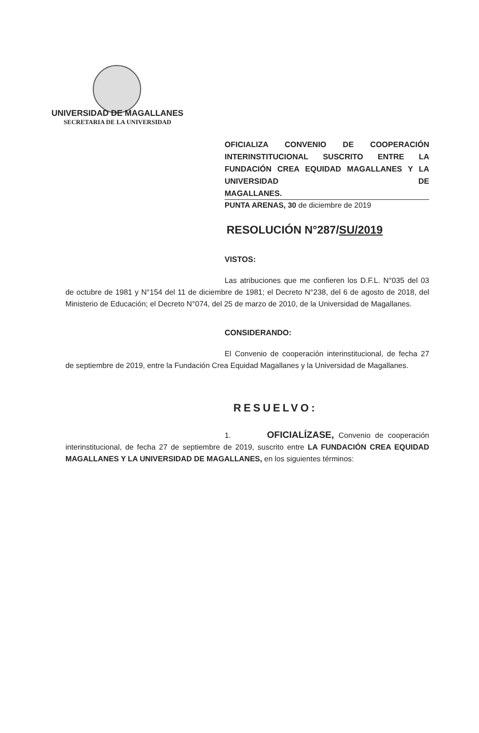UNIVERSIDAD DE MAGALLANES
SECRETARIA DE LA UNIVERSIDAD
OFICIALIZA CONVENIO DE COOPERACIÓN INTERINSTITUCIONAL SUSCRITO ENTRE LA FUNDACIÓN CREA EQUIDAD MAGALLANES Y LA UNIVERSIDAD DE
MAGALLANES.
PUNTA ARENAS, 30 de diciembre de 2019
RESOLUCIÓN N°287/SU/2019
VISTOS:
Las atribuciones que me confieren los D.F.L. N°035 del 03 de octubre de 1981 y N°154 del 11 de diciembre de 1981; el Decreto N°238, del 6 de agosto de 2018, del Ministerio de Educación; el Decreto N°074, del 25 de marzo de 2010, de la Universidad de Magallanes.
CONSIDERANDO:
El Convenio de cooperación interinstitucional, de fecha 27 de septiembre de 2019, entre la Fundación Crea Equidad Magallanes y la Universidad de Magallanes.
RESUELVO:
1. OFICIALÍZASE, Convenio de cooperación interinstitucional, de fecha 27 de septiembre de 2019, suscrito entre LA FUNDACIÓN CREA EQUIDAD MAGALLANES Y LA UNIVERSIDAD DE MAGALLANES, en los siguientes términos: